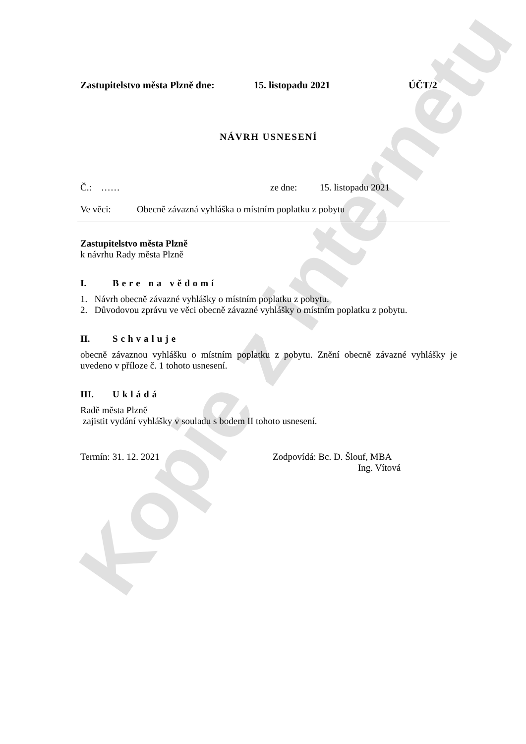Kopie z internetu
Zastupitelstvo města Plzně dne: 15. listopadu 2021 ÚČT/2
NÁVRH USNESENÍ
Č.: …… ze dne: 15. listopadu 2021
Ve věci: Obecně závazná vyhláška o místním poplatku z pobytu
Zastupitelstvo města Plzně
k návrhu Rady města Plzně
I. Bere na vědomí
1. Návrh obecně závazné vyhlášky o místním poplatku z pobytu.
2. Důvodovou zprávu ve věci obecně závazné vyhlášky o místním poplatku z pobytu.
II. Schvaluje
obecně závaznou vyhlášku o místním poplatku z pobytu. Znění obecně závazné vyhlášky je uvedeno v příloze č. 1 tohoto usnesení.
III. Ukládá
Radě města Plzně
zajistit vydání vyhlášky v souladu s bodem II tohoto usnesení.
Termín: 31. 12. 2021 Zodpovídá: Bc. D. Šlouf, MBA
Ing. Vítová